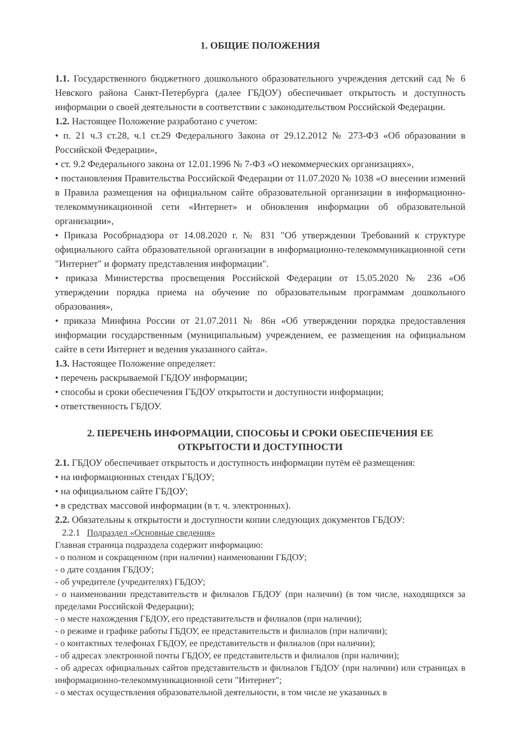1. ОБЩИЕ ПОЛОЖЕНИЯ
1.1. Государственного бюджетного дошкольного образовательного учреждения детский сад № 6 Невского района Санкт-Петербурга (далее ГБДОУ) обеспечивает открытость и доступность информации о своей деятельности в соответствии с законодательством Российской Федерации.
1.2. Настоящее Положение разработано с учетом:
• п. 21 ч.3 ст.28, ч.1 ст.29 Федерального Закона от 29.12.2012 № 273-ФЗ «Об образовании в Российской Федерации»,
• ст. 9.2 Федерального закона от 12.01.1996 № 7-ФЗ «О некоммерческих организациях»,
• постановления Правительства Российской Федерации от 11.07.2020 № 1038 «О внесении измений в Правила размещения на официальном сайте образовательной организации в информационно-телекоммуникационной сети «Интернет» и обновления информации об образовательной организации»,
• Приказа Рособрнадзора от 14.08.2020 г. № 831 "Об утверждении Требований к структуре официального сайта образовательной организации в информационно-телекоммуникационной сети "Интернет" и формату представления информации".
• приказа Министерства просвещения Российской Федерации от 15.05.2020 № 236 «Об утверждении порядка приема на обучение по образовательным программам дошкольного образования»,
• приказа Минфина России от 21.07.2011 № 86н «Об утверждении порядка предоставления информации государственным (муниципальным) учреждением, ее размещения на официальном сайте в сети Интернет и ведения указанного сайта».
1.3. Настоящее Положение определяет:
• перечень раскрываемой ГБДОУ информации;
• способы и сроки обеспечения ГБДОУ открытости и доступности информации;
• ответственность ГБДОУ.
2. ПЕРЕЧЕНЬ ИНФОРМАЦИИ, СПОСОБЫ И СРОКИ ОБЕСПЕЧЕНИЯ ЕЕ
ОТКРЫТОСТИ И ДОСТУПНОСТИ
2.1. ГБДОУ обеспечивает открытость и доступность информации путём её размещения:
• на информационных стендах ГБДОУ;
• на официальном сайте ГБДОУ;
• в средствах массовой информации (в т. ч. электронных).
2.2. Обязательны к открытости и доступности копии следующих документов ГБДОУ:
2.2.1 Подраздел «Основные сведения»
Главная страница подраздела содержит информацию:
- о полном и сокращенном (при наличии) наименовании ГБДОУ;
- о дате создания ГБДОУ;
- об учредителе (учредителях) ГБДОУ;
- о наименовании представительств и филиалов ГБДОУ (при наличии) (в том числе, находящихся за пределами Российской Федерации);
- о месте нахождения ГБДОУ, его представительств и филиалов (при наличии);
- о режиме и графике работы ГБДОУ, ее представительств и филиалов (при наличии);
- о контактных телефонах ГБДОУ, ее представительств и филиалов (при наличии);
- об адресах электронной почты ГБДОУ, ее представительств и филиалов (при наличии);
- об адресах официальных сайтов представительств и филиалов ГБДОУ (при наличии) или страницах в информационно-телекоммуникационной сети "Интернет";
- о местах осуществления образовательной деятельности, в том числе не указанных в